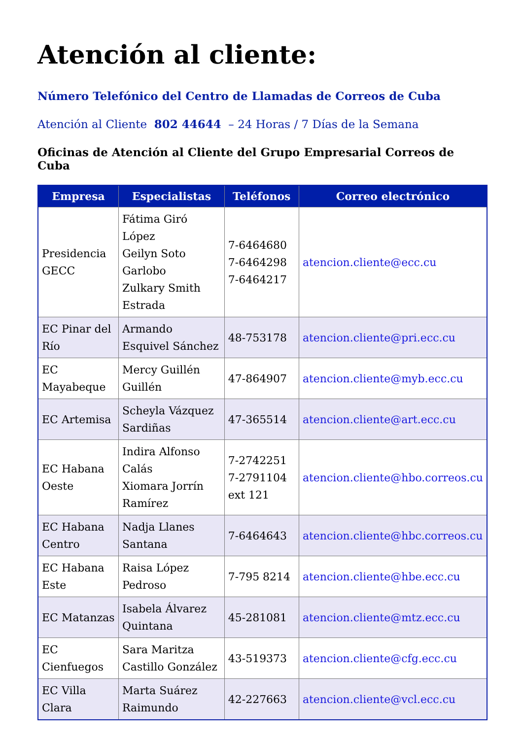Atención al cliente:
Número Telefónico del Centro de Llamadas de Correos de Cuba
Atención al Cliente 802 44644 – 24 Horas / 7 Días de la Semana
Oficinas de Atención al Cliente del Grupo Empresarial Correos de Cuba
| Empresa | Especialistas | Teléfonos | Correo electrónico |
| --- | --- | --- | --- |
| Presidencia GECC | Fátima Giró López Geilyn Soto Garlobo Zulkary Smith Estrada | 7-6464680 7-6464298 7-6464217 | atencion.cliente@ecc.cu |
| EC Pinar del Río | Armando Esquivel Sánchez | 48-753178 | atencion.cliente@pri.ecc.cu |
| EC Mayabeque | Mercy Guillén Guillén | 47-864907 | atencion.cliente@myb.ecc.cu |
| EC Artemisa | Scheyla Vázquez Sardiñas | 47-365514 | atencion.cliente@art.ecc.cu |
| EC Habana Oeste | Indira Alfonso Calás Xiomara Jorrín Ramírez | 7-2742251 7-2791104 ext 121 | atencion.cliente@hbo.correos.cu |
| EC Habana Centro | Nadja Llanes Santana | 7-6464643 | atencion.cliente@hbc.correos.cu |
| EC Habana Este | Raisa López Pedroso | 7-795 8214 | atencion.cliente@hbe.ecc.cu |
| EC Matanzas | Isabela Álvarez Quintana | 45-281081 | atencion.cliente@mtz.ecc.cu |
| EC Cienfuegos | Sara Maritza Castillo González | 43-519373 | atencion.cliente@cfg.ecc.cu |
| EC Villa Clara | Marta Suárez Raimundo | 42-227663 | atencion.cliente@vcl.ecc.cu |